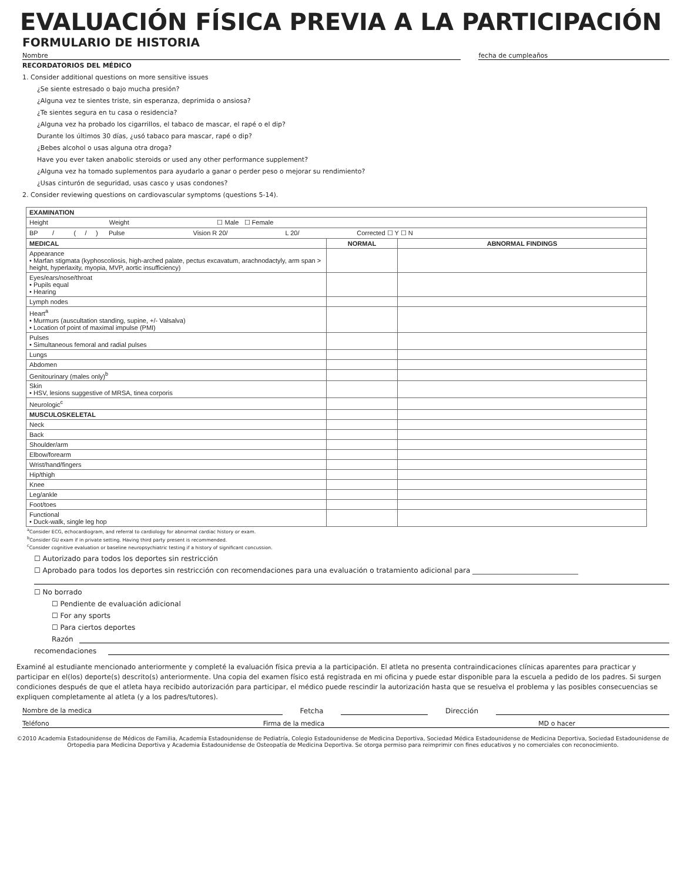EVALUACIÓN FÍSICA PREVIA A LA PARTICIPACIÓN
FORMULARIO DE HISTORIA
Nombre fecha de cumpleaños
RECORDATORIOS DEL MÉDICO
1. Consider additional questions on more sensitive issues
¿Se siente estresado o bajo mucha presión?
¿Alguna vez te sientes triste, sin esperanza, deprimida o ansiosa?
¿Te sientes segura en tu casa o residencia?
¿Alguna vez ha probado los cigarrillos, el tabaco de mascar, el rapé o el dip?
Durante los últimos 30 días, ¿usó tabaco para mascar, rapé o dip?
¿Bebes alcohol o usas alguna otra droga?
Have you ever taken anabolic steroids or used any other performance supplement?
¿Alguna vez ha tomado suplementos para ayudarlo a ganar o perder peso o mejorar su rendimiento?
¿Usas cinturón de seguridad, usas casco y usas condones?
2. Consider reviewing questions on cardiovascular symptoms (questions 5-14).
| EXAMINATION | | |
| --- | --- | --- |
| Height Weight ☐ Male ☐ Female | | |
| BP / ( / ) Pulse Vision R 20/ L 20/ Corrected ☐ Y ☐ N | | |
| MEDICAL | NORMAL | ABNORMAL FINDINGS |
| Appearance • Marfan stigmata (kyphoscoliosis, high-arched palate, pectus excavatum, arachnodactyly, arm span > height, hyperlaxity, myopia, MVP, aortic insufficiency) | | |
| Eyes/ears/nose/throat • Pupils equal • Hearing | | |
| Lymph nodes | | |
| Heart<sup>a</sup> • Murmurs (auscultation standing, supine, +/- Valsalva) • Location of point of maximal impulse (PMI) | | |
| Pulses • Simultaneous femoral and radial pulses | | |
| Lungs | | |
| Abdomen | | |
| Genitourinary (males only)<sup>b</sup> | | |
| Skin • HSV, lesions suggestive of MRSA, tinea corporis | | |
| Neurologic<sup>c</sup> | | |
| MUSCULOSKELETAL | | |
| Neck | | |
| Back | | |
| Shoulder/arm | | |
| Elbow/forearm | | |
| Wrist/hand/fingers | | |
| Hip/thigh | | |
| Knee | | |
| Leg/ankle | | |
| Foot/toes | | |
| Functional • Duck-walk, single leg hop | | |
<sup>a</sup> Consider ECG, echocardiogram, and referral to cardiology for abnormal cardiac history or exam.
<sup>b</sup> Consider GU exam if in private setting. Having third party present is recommended.
<sup>c</sup> Consider cognitive evaluation or baseline neuropsychiatric testing if a history of significant concussion.
☐ Autorizado para todos los deportes sin restricción
☐ Aprobado para todos los deportes sin restricción con recomendaciones para una evaluación o tratamiento adicional para ______________________________
☐ No borrado
☐ Pendiente de evaluación adicional
☐ For any sports
☐ Para ciertos deportes
Razón
recomendaciones
Examiné al estudiante mencionado anteriormente y completé la evaluación física previa a la participación. El atleta no presenta contraindicaciones clínicas aparentes para practicar y participar en el(los) deporte(s) descrito(s) anteriormente. Una copia del examen físico está registrada en mi oficina y puede estar disponible para la escuela a pedido de los padres. Si surgen condiciones después de que el atleta haya recibido autorización para participar, el médico puede rescindir la autorización hasta que se resuelva el problema y las posibles consecuencias se expliquen completamente al atleta (y a los padres/tutores).
Nombre de la medica Fetcha Dirección
Teléfono Firma de la medica MD o hacer
©2010 Academia Estadounidense de Médicos de Familia, Academia Estadounidense de Pediatría, Colegio Estadounidense de Medicina Deportiva, Sociedad Médica Estadounidense de Medicina Deportiva, Sociedad Estadounidense de Ortopedia para Medicina Deportiva y Academia Estadounidense de Osteopatía de Medicina Deportiva. Se otorga permiso para reimprimir con fines educativos y no comerciales con reconocimiento.